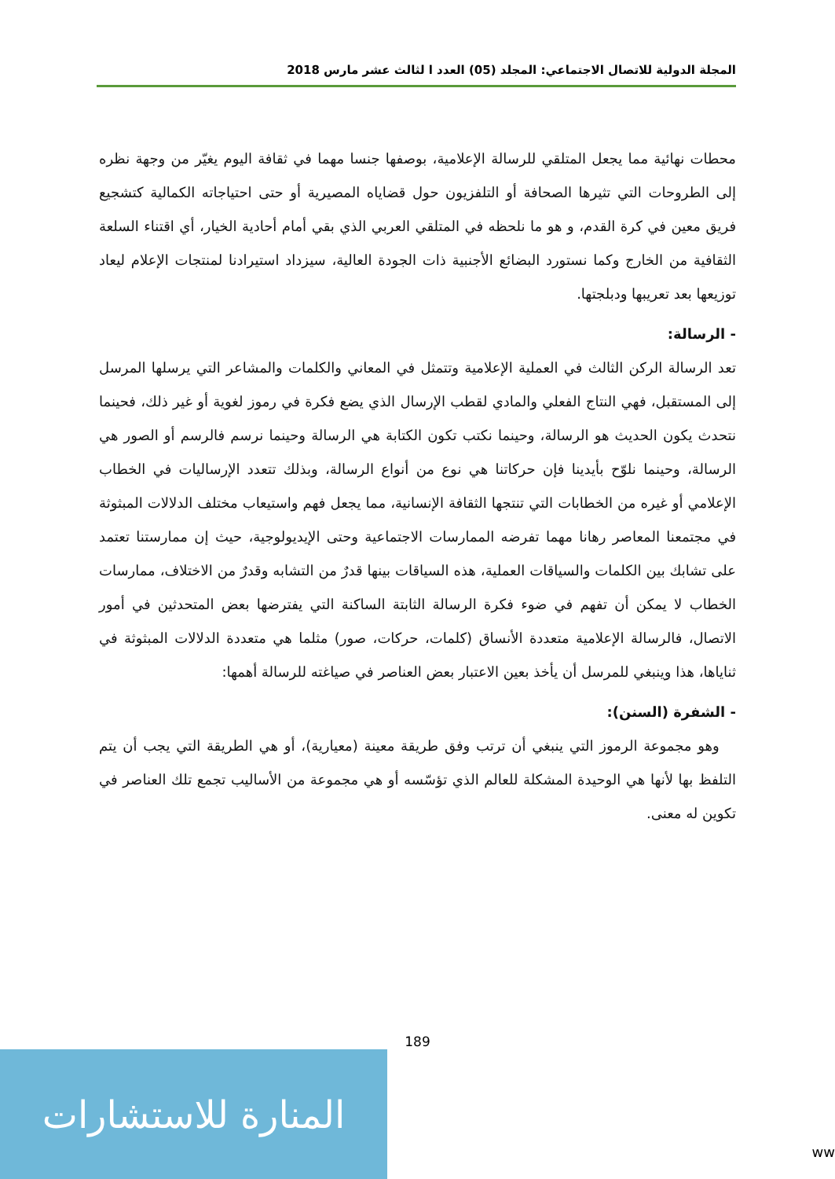المجلة الدولية للاتصال الاجتماعي: المجلد (05) العدد ا لثالث عشر مارس 2018
محطات نهائية مما يجعل المتلقي للرسالة الإعلامية، بوصفها جنسا مهما في ثقافة اليوم يغيّر من وجهة نظره إلى الطروحات التي تثيرها الصحافة أو التلفزيون حول قضاياه المصيرية أو حتى احتياجاته الكمالية كتشجيع فريق معين في كرة القدم، و هو ما نلحظه في المتلقي العربي الذي بقي أمام أحادية الخيار، أي اقتناء السلعة الثقافية من الخارج وكما نستورد البضائع الأجنبية ذات الجودة العالية، سيزداد استيرادنا لمنتجات الإعلام ليعاد توزيعها بعد تعريبها ودبلجتها.
- الرسالة:
تعد الرسالة الركن الثالث في العملية الإعلامية وتتمثل في المعاني والكلمات والمشاعر التي يرسلها المرسل إلى المستقبل، فهي النتاج الفعلي والمادي لقطب الإرسال الذي يضع فكرة في رموز لغوية أو غير ذلك، فحينما نتحدث يكون الحديث هو الرسالة، وحينما نكتب تكون الكتابة هي الرسالة وحينما نرسم فالرسم أو الصور هي الرسالة، وحينما نلوّح بأيدينا فإن حركاتنا هي نوع من أنواع الرسالة، وبذلك تتعدد الإرساليات في الخطاب الإعلامي أو غيره من الخطابات التي تنتجها الثقافة الإنسانية، مما يجعل فهم واستيعاب مختلف الدلالات المبثوثة في مجتمعنا المعاصر رهانا مهما تفرضه الممارسات الاجتماعية وحتى الإيديولوجية، حيث إن ممارستنا تعتمد على تشابك بين الكلمات والسياقات العملية، هذه السياقات بينها قدرٌ من التشابه وقدرٌ من الاختلاف، ممارسات الخطاب لا يمكن أن تفهم في ضوء فكرة الرسالة الثابتة الساكنة التي يفترضها بعض المتحدثين في أمور الاتصال، فالرسالة الإعلامية متعددة الأنساق (كلمات، حركات، صور) مثلما هي متعددة الدلالات المبثوثة في ثناياها، هذا وينبغي للمرسل أن يأخذ بعين الاعتبار بعض العناصر في صياغته للرسالة أهمها:
- الشفرة (السنن):
وهو مجموعة الرموز التي ينبغي أن ترتب وفق طريقة معينة (معيارية)، أو هي الطريقة التي يجب أن يتم التلفظ بها لأنها هي الوحيدة المشكلة للعالم الذي تؤسّسه أو هي مجموعة من الأساليب تجمع تلك العناصر في تكوين له معنى.
189
المنارة للاستشارات
ww